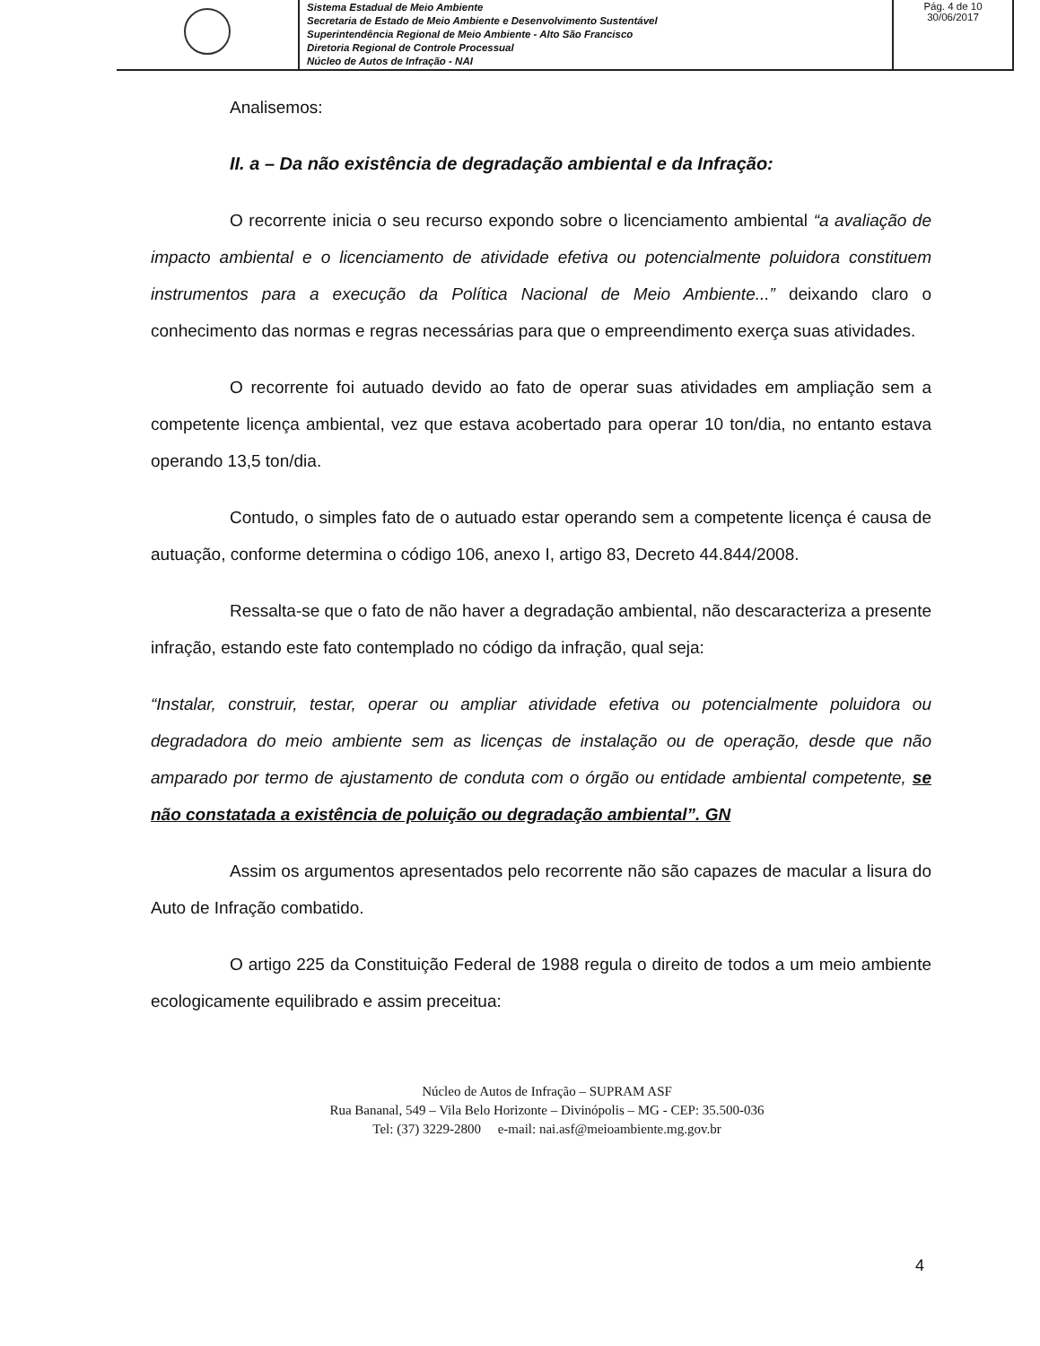| | Sistema Estadual de Meio Ambiente Secretaria de Estado de Meio Ambiente e Desenvolvimento Sustentável Superintendência Regional de Meio Ambiente - Alto São Francisco Diretoria Regional de Controle Processual Núcleo de Autos de Infração - NAI | Pág. 4 de 10 30/06/2017 |
Analisemos:
II. a – Da não existência de degradação ambiental e da Infração:
O recorrente inicia o seu recurso expondo sobre o licenciamento ambiental “a avaliação de impacto ambiental e o licenciamento de atividade efetiva ou potencialmente poluidora constituem instrumentos para a execução da Política Nacional de Meio Ambiente...” deixando claro o conhecimento das normas e regras necessárias para que o empreendimento exerça suas atividades.
O recorrente foi autuado devido ao fato de operar suas atividades em ampliação sem a competente licença ambiental, vez que estava acobertado para operar 10 ton/dia, no entanto estava operando 13,5 ton/dia.
Contudo, o simples fato de o autuado estar operando sem a competente licença é causa de autuação, conforme determina o código 106, anexo I, artigo 83, Decreto 44.844/2008.
Ressalta-se que o fato de não haver a degradação ambiental, não descaracteriza a presente infração, estando este fato contemplado no código da infração, qual seja:
“Instalar, construir, testar, operar ou ampliar atividade efetiva ou potencialmente poluidora ou degradadora do meio ambiente sem as licenças de instalação ou de operação, desde que não amparado por termo de ajustamento de conduta com o órgão ou entidade ambiental competente, se não constatada a existência de poluição ou degradação ambiental”. GN
Assim os argumentos apresentados pelo recorrente não são capazes de macular a lisura do Auto de Infração combatido.
O artigo 225 da Constituição Federal de 1988 regula o direito de todos a um meio ambiente ecologicamente equilibrado e assim preceitua:
4
Núcleo de Autos de Infração – SUPRAM ASF
Rua Bananal, 549 – Vila Belo Horizonte – Divinópolis – MG - CEP: 35.500-036
Tel: (37) 3229-2800 e-mail: nai.asf@meioambiente.mg.gov.br